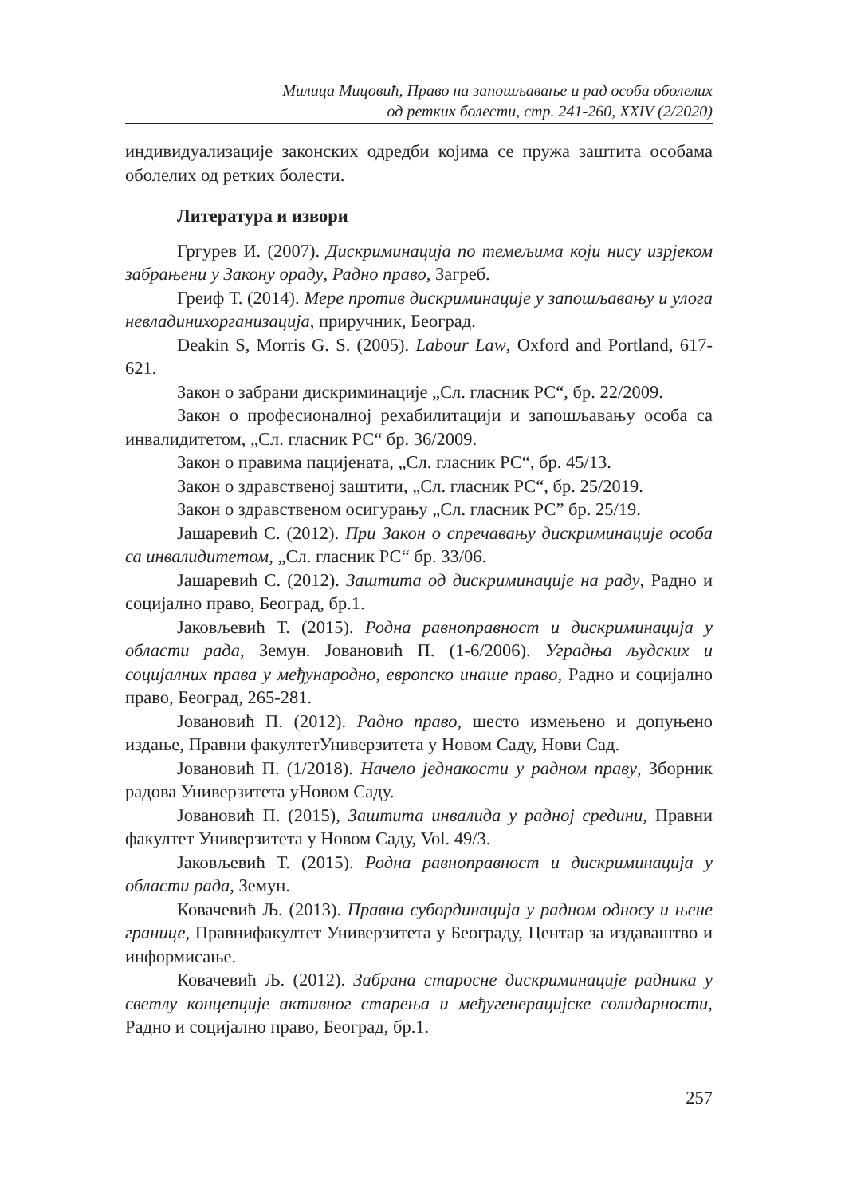Милица Мицовић, Право на запошљавање и рад особа оболелих
од ретких болести, стр. 241-260, XXIV (2/2020)
индивидуализације законских одредби којима се пружа заштита особама оболелих од ретких болести.
Литература и извори
Гргурев И. (2007). Дискриминација по темељима који нису изрјеком забрањени у Закону ораду, Радно право, Загреб.
Греиф Т. (2014). Мере против дискриминације у запошљавању и улога невладинихорганизација, приручник, Београд.
Deakin S, Morris G. S. (2005). Labour Law, Oxford and Portland, 617-621.
Закон о забрани дискриминације „Сл. гласник РС“, бр. 22/2009.
Закон о професионалној рехабилитацији и запошљавању особа са инвалидитетом, „Сл. гласник РС“ бр. 36/2009.
Закон о правима пацијената, „Сл. гласник РС“, бр. 45/13.
Закон о здравственој заштити, „Сл. гласник РС“, бр. 25/2019.
Закон о здравственом осигурању „Сл. гласник РС” бр. 25/19.
Јашаревић С. (2012). При Закон о спречавању дискриминације особа са инвалидитетом, „Сл. гласник РС“ бр. 33/06.
Јашаревић С. (2012). Заштита од дискриминације на раду, Радно и социјално право, Београд, бр.1.
Јаковљевић Т. (2015). Родна равноправност и дискриминација у области рада, Земун. Јовановић П. (1-6/2006). Уградња људских и социјалних права у међународно, европско инаше право, Радно и социјално право, Београд, 265-281.
Јовановић П. (2012). Радно право, шесто измењено и допуњено издање, Правни факултетУниверзитета у Новом Саду, Нови Сад.
Јовановић П. (1/2018). Начело једнакости у радном праву, Зборник радова Универзитета уНовом Саду.
Јовановић П. (2015), Заштита инвалида у радној средини, Правни факултет Универзитета у Новом Саду, Vol. 49/3.
Јаковљевић Т. (2015). Родна равноправност и дискриминација у области рада, Земун.
Ковачевић Љ. (2013). Правна субординација у радном односу и њене границе, Правнифакултет Универзитета у Београду, Центар за издаваштво и информисање.
Ковачевић Љ. (2012). Забрана старосне дискриминације радника у светлу концепције активног старења и међугенерацијске солидарности, Радно и социјално право, Београд, бр.1.
257